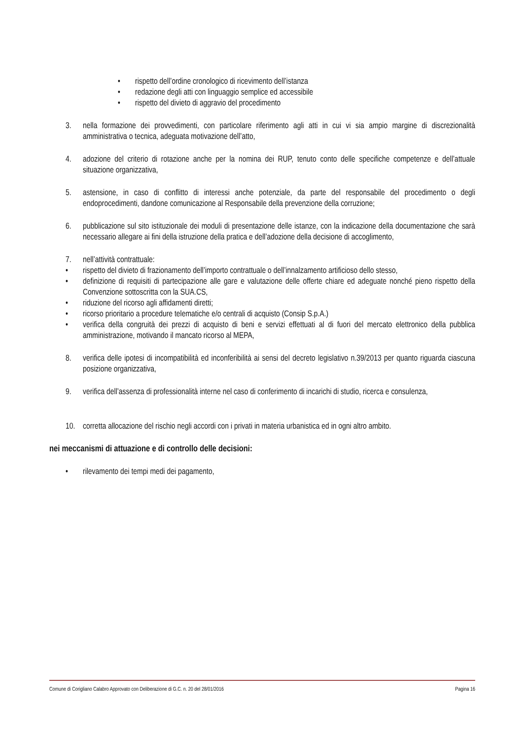• rispetto dell’ordine cronologico di ricevimento dell’istanza
• redazione degli atti con linguaggio semplice ed accessibile
• rispetto del divieto di aggravio del procedimento
3. nella formazione dei provvedimenti, con particolare riferimento agli atti in cui vi sia ampio margine di discrezionalità amministrativa o tecnica, adeguata motivazione dell’atto,
4. adozione del criterio di rotazione anche per la nomina dei RUP, tenuto conto delle specifiche competenze e dell’attuale situazione organizzativa,
5. astensione, in caso di conflitto di interessi anche potenziale, da parte del responsabile del procedimento o degli endoprocedimenti, dandone comunicazione al Responsabile della prevenzione della corruzione;
6. pubblicazione sul sito istituzionale dei moduli di presentazione delle istanze, con la indicazione della documentazione che sarà necessario allegare ai fini della istruzione della pratica e dell’adozione della decisione di accoglimento,
7. nell’attività contrattuale:
• rispetto del divieto di frazionamento dell’importo contrattuale o dell’innalzamento artificioso dello stesso,
• definizione di requisiti di partecipazione alle gare e valutazione delle offerte chiare ed adeguate nonché pieno rispetto della Convenzione sottoscritta con la SUA.CS,
• riduzione del ricorso agli affidamenti diretti;
• ricorso prioritario a procedure telematiche e/o centrali di acquisto (Consip S.p.A.)
• verifica della congruità dei prezzi di acquisto di beni e servizi effettuati al di fuori del mercato elettronico della pubblica amministrazione, motivando il mancato ricorso al MEPA,
8. verifica delle ipotesi di incompatibilità ed inconferibilità ai sensi del decreto legislativo n.39/2013 per quanto riguarda ciascuna posizione organizzativa,
9. verifica dell’assenza di professionalità interne nel caso di conferimento di incarichi di studio, ricerca e consulenza,
10. corretta allocazione del rischio negli accordi con i privati in materia urbanistica ed in ogni altro ambito.
nei meccanismi di attuazione e di controllo delle decisioni:
• rilevamento dei tempi medi dei pagamento,
Comune di Corigliano Calabro Approvato con Deliberazione di G.C. n. 20 del 28/01/2016 Pagina 16